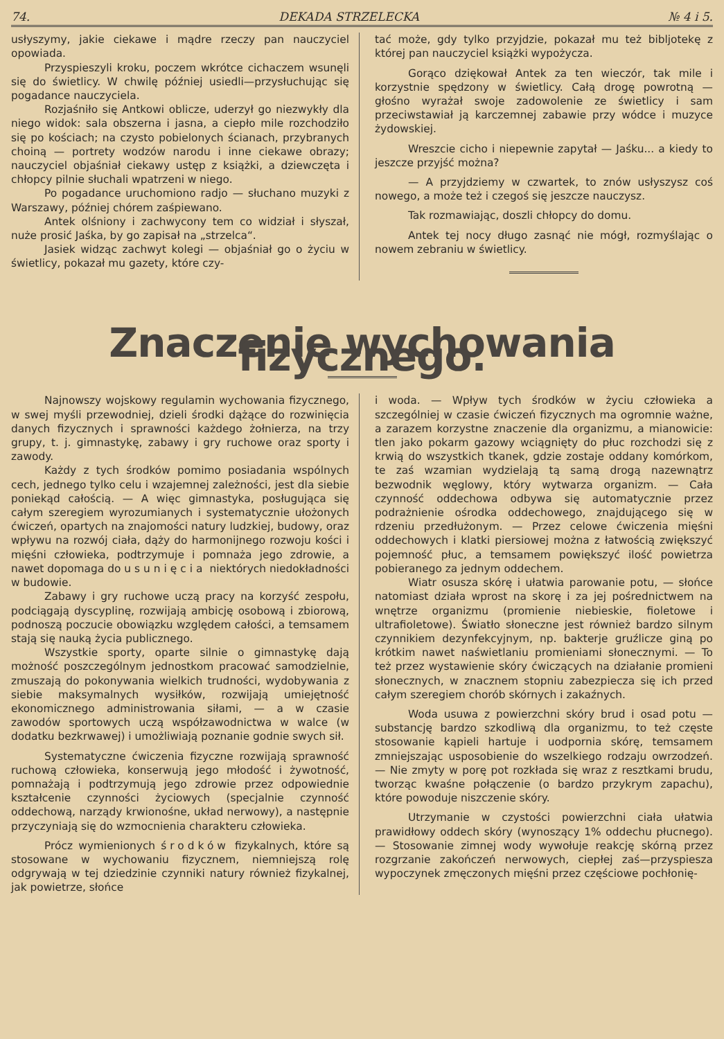74. DEKADA STRZELECKA № 4 i 5.
usłyszymy, jakie ciekawe i mądre rzeczy pan nauczyciel opowiada.
Przyspieszyli kroku, poczem wkrótce cichaczem wsunęli się do świetlicy. W chwilę później usiedli—przysłuchując się pogadance nauczyciela.
Rozjaśniło się Antkowi oblicze, uderzył go niezwykły dla niego widok: sala obszerna i jasna, a ciepło mile rozchodziło się po kościach; na czysto pobielonych ścianach, przybranych choiną — portrety wodzów narodu i inne ciekawe obrazy; nauczyciel objaśniał ciekawy ustęp z książki, a dziewczęta i chłopcy pilnie słuchali wpatrzeni w niego.
Po pogadance uruchomiono radjo — słuchano muzyki z Warszawy, później chórem zaśpiewano.
Antek olśniony i zachwycony tem co widział i słyszał, nuże prosić Jaśka, by go zapisał na „strzelca“.
Jasiek widząc zachwyt kolegi — objaśniał go o życiu w świetlicy, pokazał mu gazety, które czy-
tać może, gdy tylko przyjdzie, pokazał mu też bibljotekę z której pan nauczyciel książki wypożycza.
Gorąco dziękował Antek za ten wieczór, tak mile i korzystnie spędzony w świetlicy. Całą drogę powrotną — głośno wyrażał swoje zadowolenie ze świetlicy i sam przeciwstawiał ją karczemnej zabawie przy wódce i muzyce żydowskiej.
Wreszcie cicho i niepewnie zapytał — Jaśku... a kiedy to jeszcze przyjść można?
— A przyjdziemy w czwartek, to znów usłyszysz coś nowego, a może też i czegoś się jeszcze nauczysz.
Tak rozmawiając, doszli chłopcy do domu.
Antek tej nocy długo zasnąć nie mógł, rozmyślając o nowem zebraniu w świetlicy.
Znaczenie wychowania fizycznego.
Najnowszy wojskowy regulamin wychowania fizycznego, w swej myśli przewodniej, dzieli środki dążące do rozwinięcia danych fizycznych i sprawności każdego żołnierza, na trzy grupy, t. j. gimnastykę, zabawy i gry ruchowe oraz sporty i zawody.
Każdy z tych środków pomimo posiadania wspólnych cech, jednego tylko celu i wzajemnej zależności, jest dla siebie poniekąd całością. — A więc gimnastyka, posługująca się całym szeregiem wyrozumianych i systematycznie ułożonych ćwiczeń, opartych na znajomości natury ludzkiej, budowy, oraz wpływu na rozwój ciała, dąży do harmonijnego rozwoju kości i mięśni człowieka, podtrzymuje i pomnaża jego zdrowie, a nawet dopomaga do usunięcia niektórych niedokładności w budowie.
Zabawy i gry ruchowe uczą pracy na korzyść zespołu, podciągają dyscyplinę, rozwijają ambicję osobową i zbiorową, podnoszą poczucie obowiązku względem całości, a temsamem stają się nauką życia publicznego.
Wszystkie sporty, oparte silnie o gimnastykę dają możność poszczególnym jednostkom pracować samodzielnie, zmuszają do pokonywania wielkich trudności, wydobywania z siebie maksymalnych wysiłków, rozwijają umiejętność ekonomicznego administrowania siłami, — a w czasie zawodów sportowych uczą współzawodnictwa w walce (w dodatku bezkrwawej) i umożliwiają poznanie godnie swych sił.
Systematyczne ćwiczenia fizyczne rozwijają sprawność ruchową człowieka, konserwują jego młodość i żywotność, pomnażają i podtrzymują jego zdrowie przez odpowiednie kształcenie czynności życiowych (specjalnie czynność oddechową, narządy krwionośne, układ nerwowy), a następnie przyczyniają się do wzmocnienia charakteru człowieka.
Prócz wymienionych środków fizykalnych, które są stosowane w wychowaniu fizycznem, niemniejszą rolę odgrywają w tej dziedzinie czynniki natury również fizykalnej, jak powietrze, słońce
i woda. — Wpływ tych środków w życiu człowieka a szczególniej w czasie ćwiczeń fizycznych ma ogromnie ważne, a zarazem korzystne znaczenie dla organizmu, a mianowicie: tlen jako pokarm gazowy wciągnięty do płuc rozchodzi się z krwią do wszystkich tkanek, gdzie zostaje oddany komórkom, te zaś wzamian wydzielają tą samą drogą nazewnątrz bezwodnik węglowy, który wytwarza organizm. — Cała czynność oddechowa odbywa się automatycznie przez podrażnienie ośrodka oddechowego, znajdującego się w rdzeniu przedłużonym. — Przez celowe ćwiczenia mięśni oddechowych i klatki piersiowej można z łatwością zwiększyć pojemność płuc, a temsamem powiększyć ilość powietrza pobieranego za jednym oddechem.
Wiatr osusza skórę i ułatwia parowanie potu, — słońce natomiast działa wprost na skorę i za jej pośrednictwem na wnętrze organizmu (promienie niebieskie, fioletowe i ultrafioletowe). Światło słoneczne jest również bardzo silnym czynnikiem dezynfekcyjnym, np. bakterje gruźlicze giną po krótkim nawet naświetlaniu promieniami słonecznymi. — To też przez wystawienie skóry ćwiczących na działanie promieni słonecznych, w znacznem stopniu zabezpiecza się ich przed całym szeregiem chorób skórnych i zakaźnych.
Woda usuwa z powierzchni skóry brud i osad potu — substancję bardzo szkodliwą dla organizmu, to też częste stosowanie kąpieli hartuje i uodpornia skórę, temsamem zmniejszając usposobienie do wszelkiego rodzaju owrzodzeń. — Nie zmyty w porę pot rozkłada się wraz z resztkami brudu, tworząc kwaśne połączenie (o bardzo przykrym zapachu), które powoduje niszczenie skóry.
Utrzymanie w czystości powierzchni ciała ułatwia prawidłowy oddech skóry (wynoszący 1% oddechu płucnego). — Stosowanie zimnej wody wywołuje reakcję skórną przez rozgrzanie zakończeń nerwowych, ciepłej zaś—przyspiesza wypoczynek zmęczonych mięśni przez częściowe pochłonię-